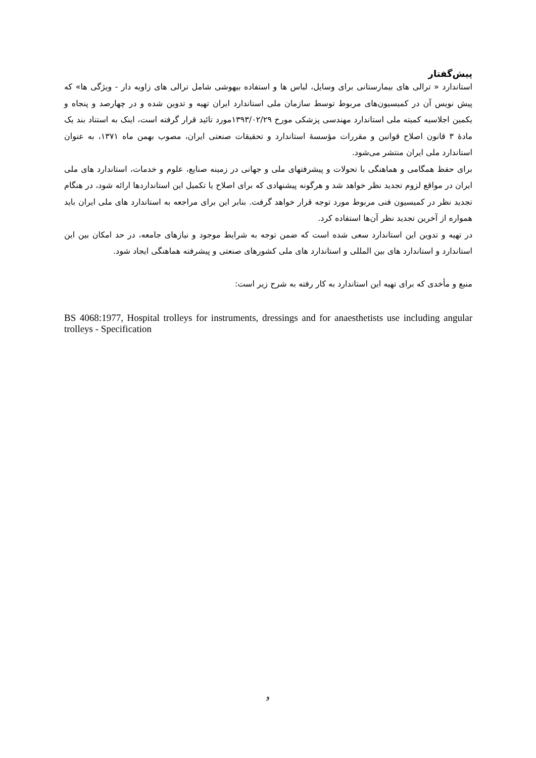پیش‌گفتار
استاندارد « ترالی های بیمارستانی برای وسایل، لباس ها و استفاده بیهوشی شامل ترالی های زاویه دار - ویژگی ها» که پیش نویس آن در کمیسیون‌های مربوط توسط سازمان ملی استاندارد ایران تهیه و تدوین شده و در چهارصد و پنجاه و یکمین اجلاسیه کمیته ملی استاندارد مهندسی پزشکی مورخ ۱۳۹۳/۰۲/۲۹مورد تائید قرار گرفته است، اینک به استناد بند یک مادهٔ ۳ قانون اصلاح قوانین و مقررات مؤسسهٔ استاندارد و تحقیقات صنعتی ایران، مصوب بهمن ماه ۱۳۷۱، به عنوان استاندارد ملی ایران منتشر می‌شود.
برای حفظ همگامی و هماهنگی با تحولات و پیشرفتهای ملی و جهانی در زمینه صنایع، علوم و خدمات، استاندارد های ملی ایران در مواقع لزوم تجدید نظر خواهد شد و هرگونه پیشنهادی که برای اصلاح یا تکمیل این استانداردها ارائه شود، در هنگام تجدید نظر در کمیسیون فنی مربوط مورد توجه قرار خواهد گرفت. بنابر این برای مراجعه به استاندارد های ملی ایران باید همواره از آخرین تجدید نظر آن‌ها استفاده کرد.
در تهیه و تدوین این استاندارد سعی شده است که ضمن توجه به شرایط موجود و نیازهای جامعه، در حد امکان بین این استاندارد و استاندارد های بین المللی و استاندارد های ملی کشورهای صنعتی و پیشرفته هماهنگی ایجاد شود.
منبع و مأخدی که برای تهیه این استاندارد به کار رفته به شرح زیر است:
BS 4068:1977, Hospital trolleys for instruments, dressings and for anaesthetists use including angular trolleys - Specification
و